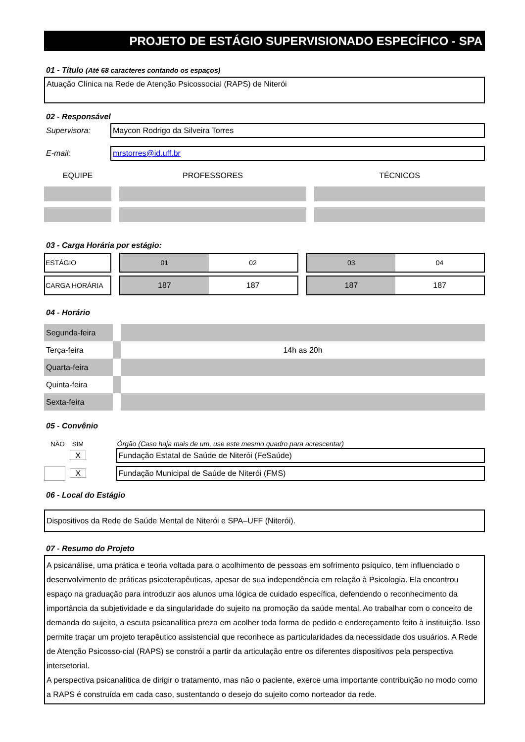PROJETO DE ESTÁGIO SUPERVISIONADO ESPECÍFICO - SPA
01 - Título (Até 68 caracteres contando os espaços)
Atuação Clínica na Rede de Atenção Psicossocial (RAPS) de Niterói
02 - Responsável
Supervisora:
Maycon Rodrigo da Silveira Torres
E-mail:
mrstorres@id.uff.br
| EQUIPE | | PROFESSORES | | TÉCNICOS |
03 - Carga Horária por estágio:
| ESTÁGIO | | 01 | 02 | | 03 | 04 |
| CARGA HORÁRIA | | 187 | 187 | | 187 | 187 |
04 - Horário
| Segunda-feira | | |
| Terça-feira | | 14h as 20h |
| Quarta-feira | | |
| Quinta-feira | | |
| Sexta-feira | | |
05 - Convênio
| NÃO | SIM | | Órgão (Caso haja mais de um, use este mesmo quadro para acrescentar) |
| | X | | Fundação Estatal de Saúde de Niterói (FeSaúde) |
| | X | | Fundação Municipal de Saúde de Niterói (FMS) |
06 - Local do Estágio
Dispositivos da Rede de Saúde Mental de Niterói e SPA–UFF (Niterói).
07 - Resumo do Projeto
A psicanálise, uma prática e teoria voltada para o acolhimento de pessoas em sofrimento psíquico, tem influenciado o desenvolvimento de práticas psicoterapêuticas, apesar de sua independência em relação à Psicologia. Ela encontrou espaço na graduação para introduzir aos alunos uma lógica de cuidado específica, defendendo o reconhecimento da importância da subjetividade e da singularidade do sujeito na promoção da saúde mental. Ao trabalhar com o conceito de demanda do sujeito, a escuta psicanalítica preza em acolher toda forma de pedido e endereçamento feito à instituição. Isso permite traçar um projeto terapêutico assistencial que reconhece as particularidades da necessidade dos usuários. A Rede de Atenção Psicosso-cial (RAPS) se constrói a partir da articulação entre os diferentes dispositivos pela perspectiva intersetorial.
A perspectiva psicanalítica de dirigir o tratamento, mas não o paciente, exerce uma importante contribuição no modo como a RAPS é construída em cada caso, sustentando o desejo do sujeito como norteador da rede.